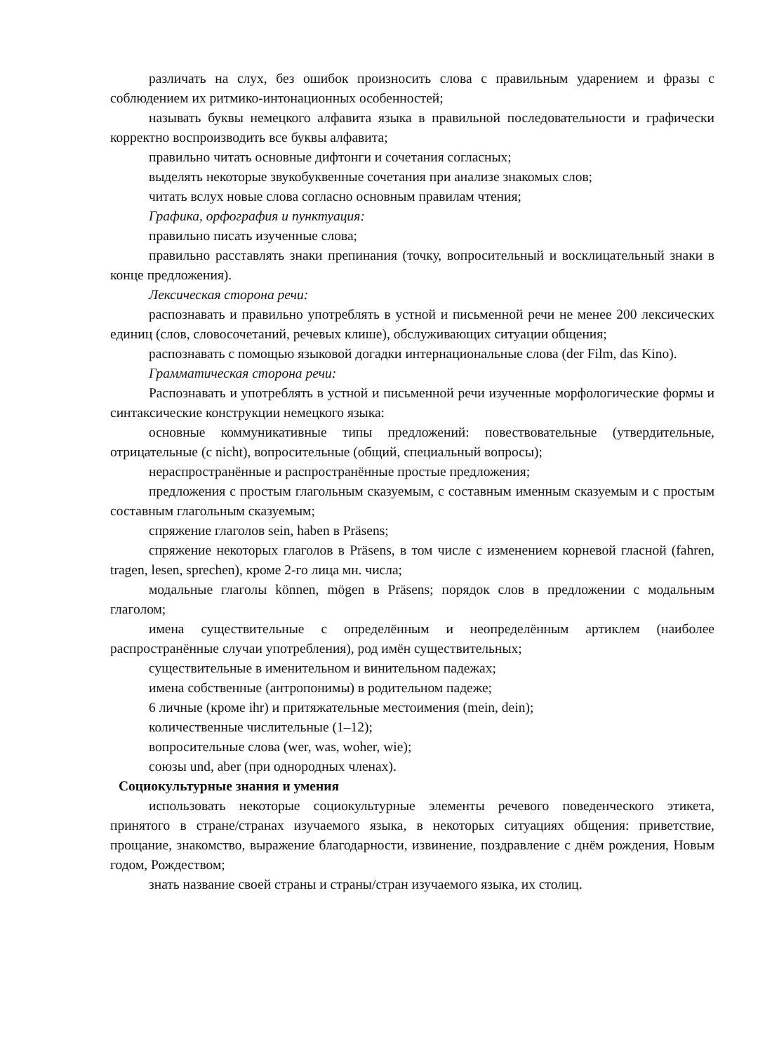различать на слух, без ошибок произносить слова с правильным ударением и фразы с соблюдением их ритмико-интонационных особенностей;
называть буквы немецкого алфавита языка в правильной последовательности и графически корректно воспроизводить все буквы алфавита;
правильно читать основные дифтонги и сочетания согласных;
выделять некоторые звукобуквенные сочетания при анализе знакомых слов;
читать вслух новые слова согласно основным правилам чтения;
Графика, орфография и пунктуация:
правильно писать изученные слова;
правильно расставлять знаки препинания (точку, вопросительный и восклицательный знаки в конце предложения).
Лексическая сторона речи:
распознавать и правильно употреблять в устной и письменной речи не менее 200 лексических единиц (слов, словосочетаний, речевых клише), обслуживающих ситуации общения;
распознавать с помощью языковой догадки интернациональные слова (der Film, das Kino).
Грамматическая сторона речи:
Распознавать и употреблять в устной и письменной речи изученные морфологические формы и синтаксические конструкции немецкого языка:
основные коммуникативные типы предложений: повествовательные (утвердительные, отрицательные (с nicht), вопросительные (общий, специальный вопросы);
нераспространённые и распространённые простые предложения;
предложения с простым глагольным сказуемым, с составным именным сказуемым и с простым составным глагольным сказуемым;
спряжение глаголов sein, haben в Präsens;
спряжение некоторых глаголов в Präsens, в том числе с изменением корневой гласной (fahren, tragen, lesen, sprechen), кроме 2-го лица мн. числа;
модальные глаголы können, mögen в Präsens; порядок слов в предложении с модальным глаголом;
имена существительные с определённым и неопределённым артиклем (наиболее распространённые случаи употребления), род имён существительных;
существительные в именительном и винительном падежах;
имена собственные (антропонимы) в родительном падеже;
6 личные (кроме ihr) и притяжательные местоимения (mein, dein);
количественные числительные (1–12);
вопросительные слова (wer, was, woher, wie);
союзы und, aber (при однородных членах).
Социокультурные знания и умения
использовать некоторые социокультурные элементы речевого поведенческого этикета, принятого в стране/странах изучаемого языка, в некоторых ситуациях общения: приветствие, прощание, знакомство, выражение благодарности, извинение, поздравление с днём рождения, Новым годом, Рождеством;
знать название своей страны и страны/стран изучаемого языка, их столиц.